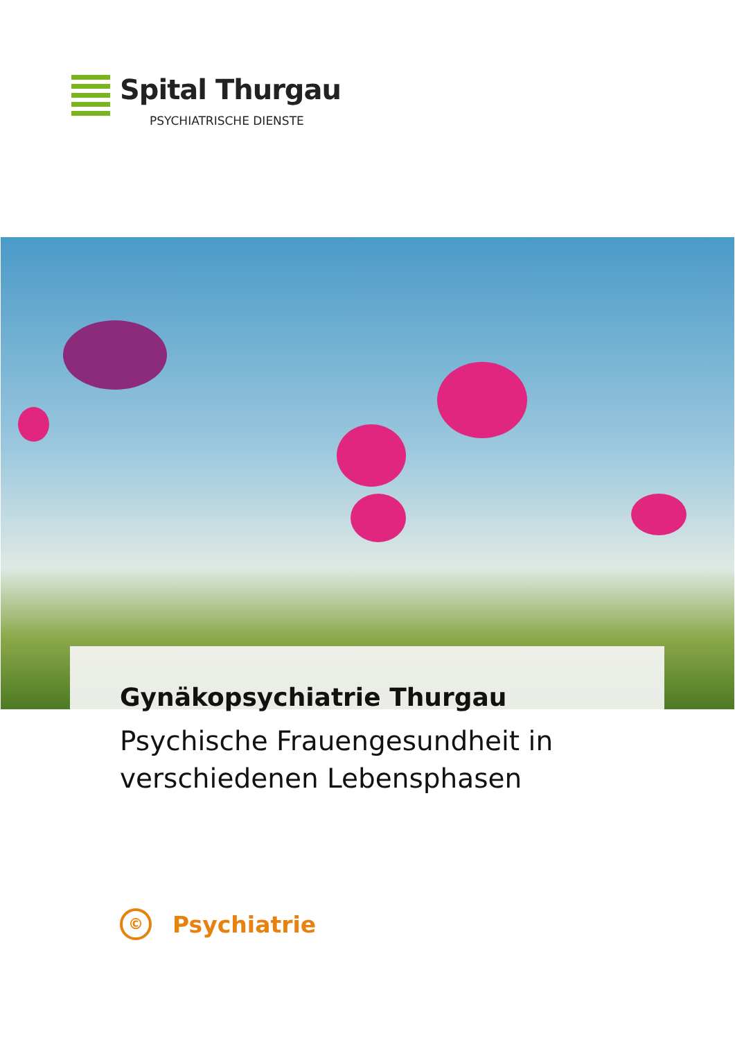Spital Thurgau
PSYCHIATRISCHE DIENSTE
Gynäkopsychiatrie Thurgau
Psychische Frauengesundheit in
verschiedenen Lebensphasen
©
Psychiatrie